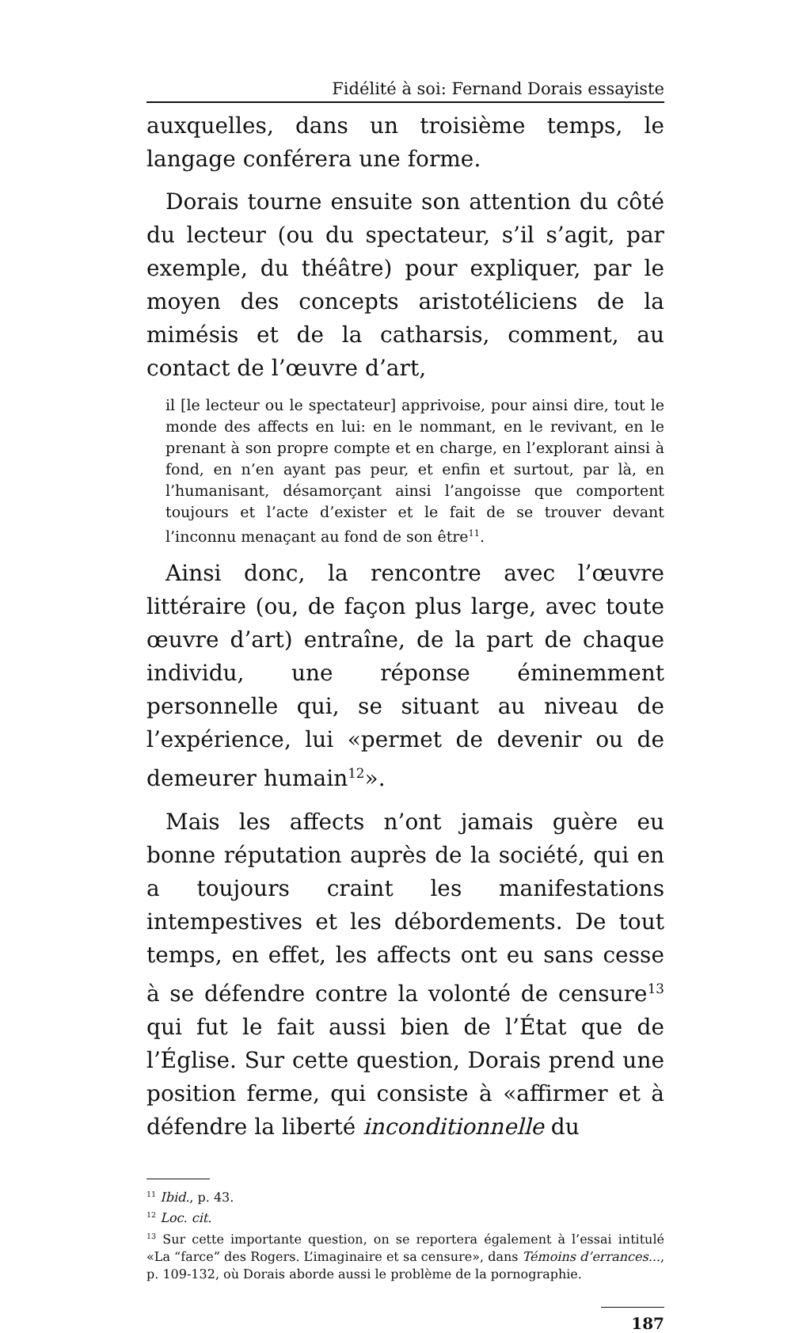Fidélité à soi: Fernand Dorais essayiste
auxquelles, dans un troisième temps, le langage conférera une forme.
Dorais tourne ensuite son attention du côté du lecteur (ou du spectateur, s’il s’agit, par exemple, du théâtre) pour expliquer, par le moyen des concepts aristotéliciens de la mimésis et de la catharsis, comment, au contact de l’œuvre d’art,
il [le lecteur ou le spectateur] apprivoise, pour ainsi dire, tout le monde des affects en lui: en le nommant, en le revivant, en le prenant à son propre compte et en charge, en l’explorant ainsi à fond, en n’en ayant pas peur, et enfin et surtout, par là, en l’humanisant, désamorçant ainsi l’angoisse que comportent toujours et l’acte d’exister et le fait de se trouver devant l’inconnu menaçant au fond de son être<sup>11</sup>.
Ainsi donc, la rencontre avec l’œuvre littéraire (ou, de façon plus large, avec toute œuvre d’art) entraîne, de la part de chaque individu, une réponse éminemment personnelle qui, se situant au niveau de l’expérience, lui «permet de devenir ou de demeurer humain<sup>12</sup>».
Mais les affects n’ont jamais guère eu bonne réputation auprès de la société, qui en a toujours craint les manifestations intempestives et les débordements. De tout temps, en effet, les affects ont eu sans cesse à se défendre contre la volonté de censure<sup>13</sup> qui fut le fait aussi bien de l’État que de l’Église. Sur cette question, Dorais prend une position ferme, qui consiste à «affirmer et à défendre la liberté inconditionnelle du
<sup>11</sup> Ibid., p. 43.
<sup>12</sup> Loc. cit.
<sup>13</sup> Sur cette importante question, on se reportera également à l’essai intitulé «La “farce” des Rogers. L’imaginaire et sa censure», dans Témoins d’errances..., p. 109-132, où Dorais aborde aussi le problème de la pornographie.
187